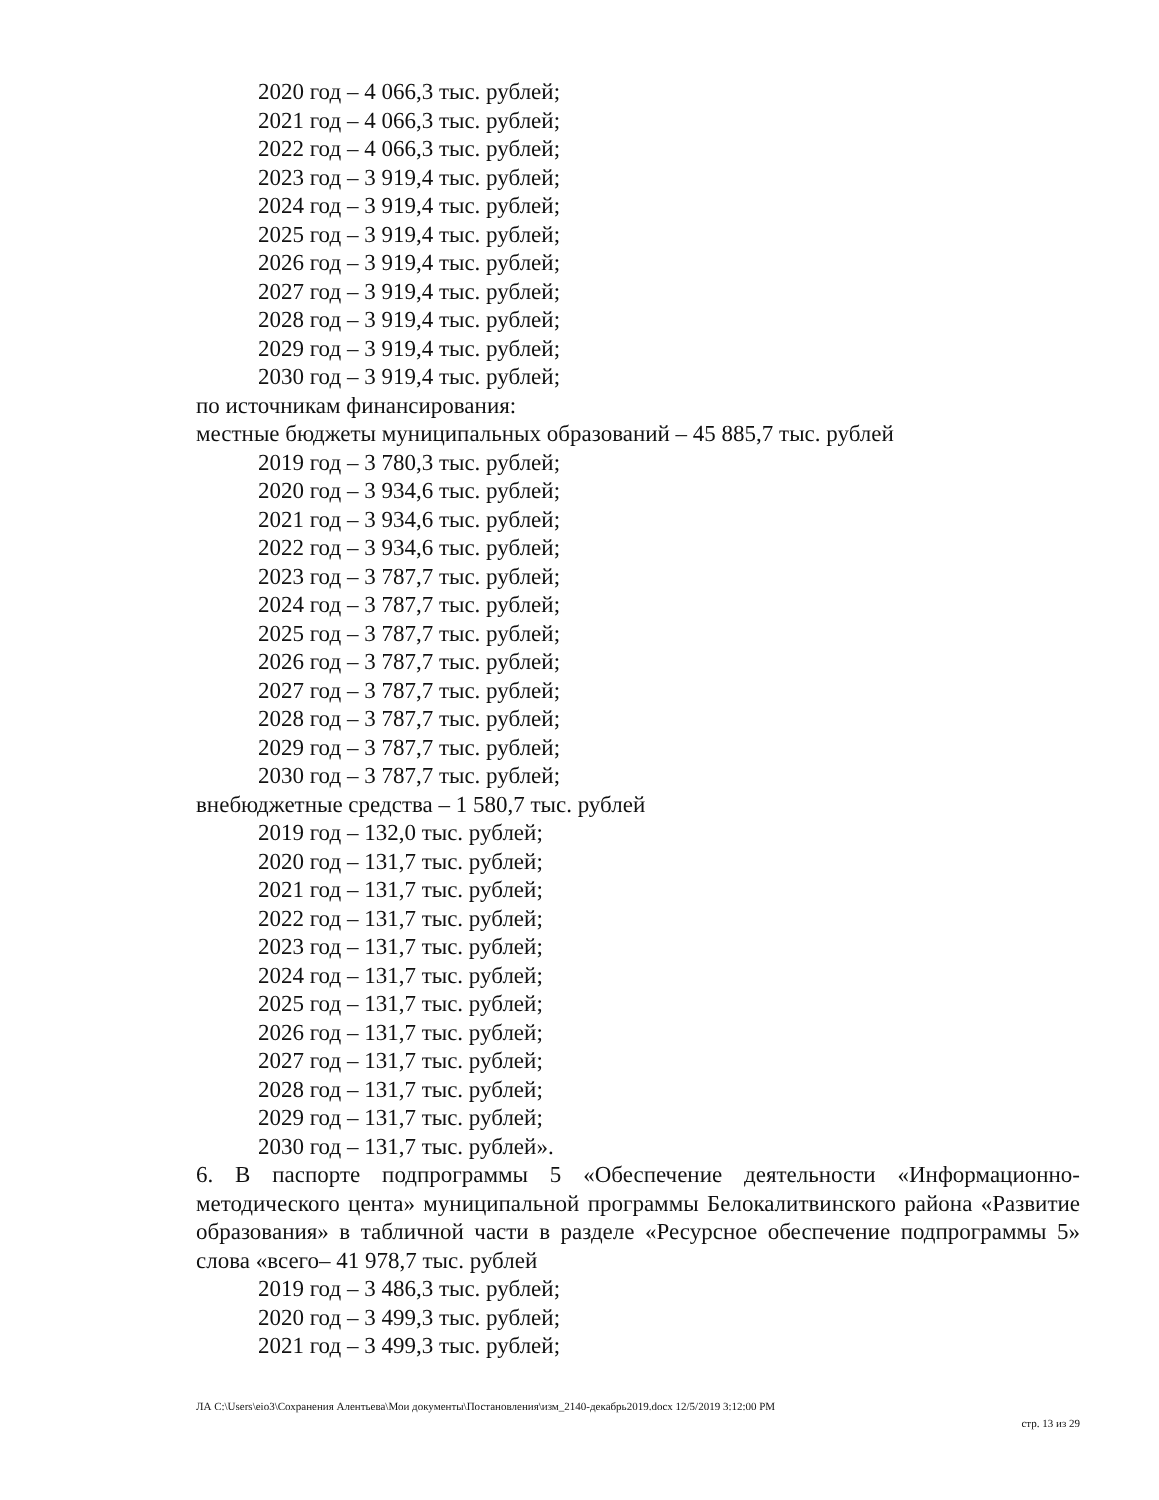2020 год – 4 066,3 тыс. рублей;
2021 год – 4 066,3 тыс. рублей;
2022 год – 4 066,3 тыс. рублей;
2023 год – 3 919,4 тыс. рублей;
2024 год – 3 919,4 тыс. рублей;
2025 год – 3 919,4 тыс. рублей;
2026 год – 3 919,4 тыс. рублей;
2027 год – 3 919,4 тыс. рублей;
2028 год – 3 919,4 тыс. рублей;
2029 год – 3 919,4 тыс. рублей;
2030 год – 3 919,4 тыс. рублей;
по источникам финансирования:
местные бюджеты муниципальных образований – 45 885,7 тыс. рублей
2019 год – 3 780,3 тыс. рублей;
2020 год – 3 934,6 тыс. рублей;
2021 год – 3 934,6 тыс. рублей;
2022 год – 3 934,6 тыс. рублей;
2023 год – 3 787,7 тыс. рублей;
2024 год – 3 787,7 тыс. рублей;
2025 год – 3 787,7 тыс. рублей;
2026 год – 3 787,7 тыс. рублей;
2027 год – 3 787,7 тыс. рублей;
2028 год – 3 787,7 тыс. рублей;
2029 год – 3 787,7 тыс. рублей;
2030 год – 3 787,7 тыс. рублей;
внебюджетные средства – 1 580,7 тыс. рублей
2019 год – 132,0 тыс. рублей;
2020 год – 131,7 тыс. рублей;
2021 год – 131,7 тыс. рублей;
2022 год – 131,7 тыс. рублей;
2023 год – 131,7 тыс. рублей;
2024 год – 131,7 тыс. рублей;
2025 год – 131,7 тыс. рублей;
2026 год – 131,7 тыс. рублей;
2027 год – 131,7 тыс. рублей;
2028 год – 131,7 тыс. рублей;
2029 год – 131,7 тыс. рублей;
2030 год – 131,7 тыс. рублей».
6. В паспорте подпрограммы 5 «Обеспечение деятельности «Информационно-методического цента» муниципальной программы Белокалитвинского района «Развитие образования» в табличной части в разделе «Ресурсное обеспечение подпрограммы 5» слова «всего– 41 978,7 тыс. рублей
2019 год – 3 486,3 тыс. рублей;
2020 год – 3 499,3 тыс. рублей;
2021 год – 3 499,3 тыс. рублей;
ЛА C:\Users\eio3\Сохранения Алентьева\Мои документы\Постановления\изм_2140-декабрь2019.docx 12/5/2019 3:12:00 PM
стр. 13 из 29